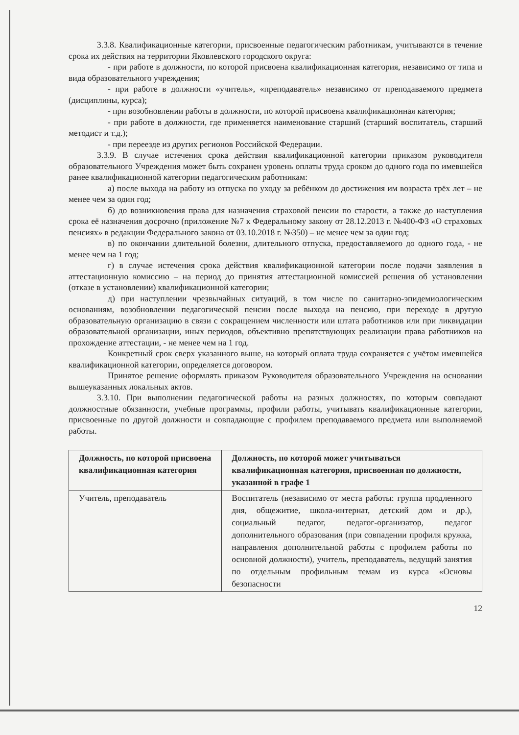3.3.8. Квалификационные категории, присвоенные педагогическим работникам, учитываются в течение срока их действия на территории Яковлевского городского округа:
- при работе в должности, по которой присвоена квалификационная категория, независимо от типа и вида образовательного учреждения;
- при работе в должности «учитель», «преподаватель» независимо от преподаваемого предмета (дисциплины, курса);
- при возобновлении работы в должности, по которой присвоена квалификационная категория;
- при работе в должности, где применяется наименование старший (старший воспитатель, старший методист и т.д.);
- при переезде из других регионов Российской Федерации.
3.3.9. В случае истечения срока действия квалификационной категории приказом руководителя образовательного Учреждения может быть сохранен уровень оплаты труда сроком до одного года по имевшейся ранее квалификационной категории педагогическим работникам:
а) после выхода на работу из отпуска по уходу за ребёнком до достижения им возраста трёх лет – не менее чем за один год;
б) до возникновения права для назначения страховой пенсии по старости, а также до наступления срока её назначения досрочно (приложение №7 к Федеральному закону от 28.12.2013 г. №400-ФЗ «О страховых пенсиях» в редакции Федерального закона от 03.10.2018 г. №350) – не менее чем за один год;
в) по окончании длительной болезни, длительного отпуска, предоставляемого до одного года, - не менее чем на 1 год;
г) в случае истечения срока действия квалификационной категории после подачи заявления в аттестационную комиссию – на период до принятия аттестационной комиссией решения об установлении (отказе в установлении) квалификационной категории;
д) при наступлении чрезвычайных ситуаций, в том числе по санитарно-эпидемиологическим основаниям, возобновлении педагогической пенсии после выхода на пенсию, при переходе в другую образовательную организацию в связи с сокращением численности или штата работников или при ликвидации образовательной организации, иных периодов, объективно препятствующих реализации права работников на прохождение аттестации, - не менее чем на 1 год.
Конкретный срок сверх указанного выше, на который оплата труда сохраняется с учётом имевшейся квалификационной категории, определяется договором.
Принятое решение оформлять приказом Руководителя образовательного Учреждения на основании вышеуказанных локальных актов.
3.3.10. При выполнении педагогической работы на разных должностях, по которым совпадают должностные обязанности, учебные программы, профили работы, учитывать квалификационные категории, присвоенные по другой должности и совпадающие с профилем преподаваемого предмета или выполняемой работы.
| Должность, по которой присвоена квалификационная категория | Должность, по которой может учитываться квалификационная категория, присвоенная по должности, указанной в графе 1 |
| --- | --- |
| Учитель, преподаватель | Воспитатель (независимо от места работы: группа продленного дня, общежитие, школа-интернат, детский дом и др.), социальный педагог, педагог-организатор, педагог дополнительного образования (при совпадении профиля кружка, направления дополнительной работы с профилем работы по основной должности), учитель, преподаватель, ведущий занятия по отдельным профильным темам из курса «Основы безопасности |
12